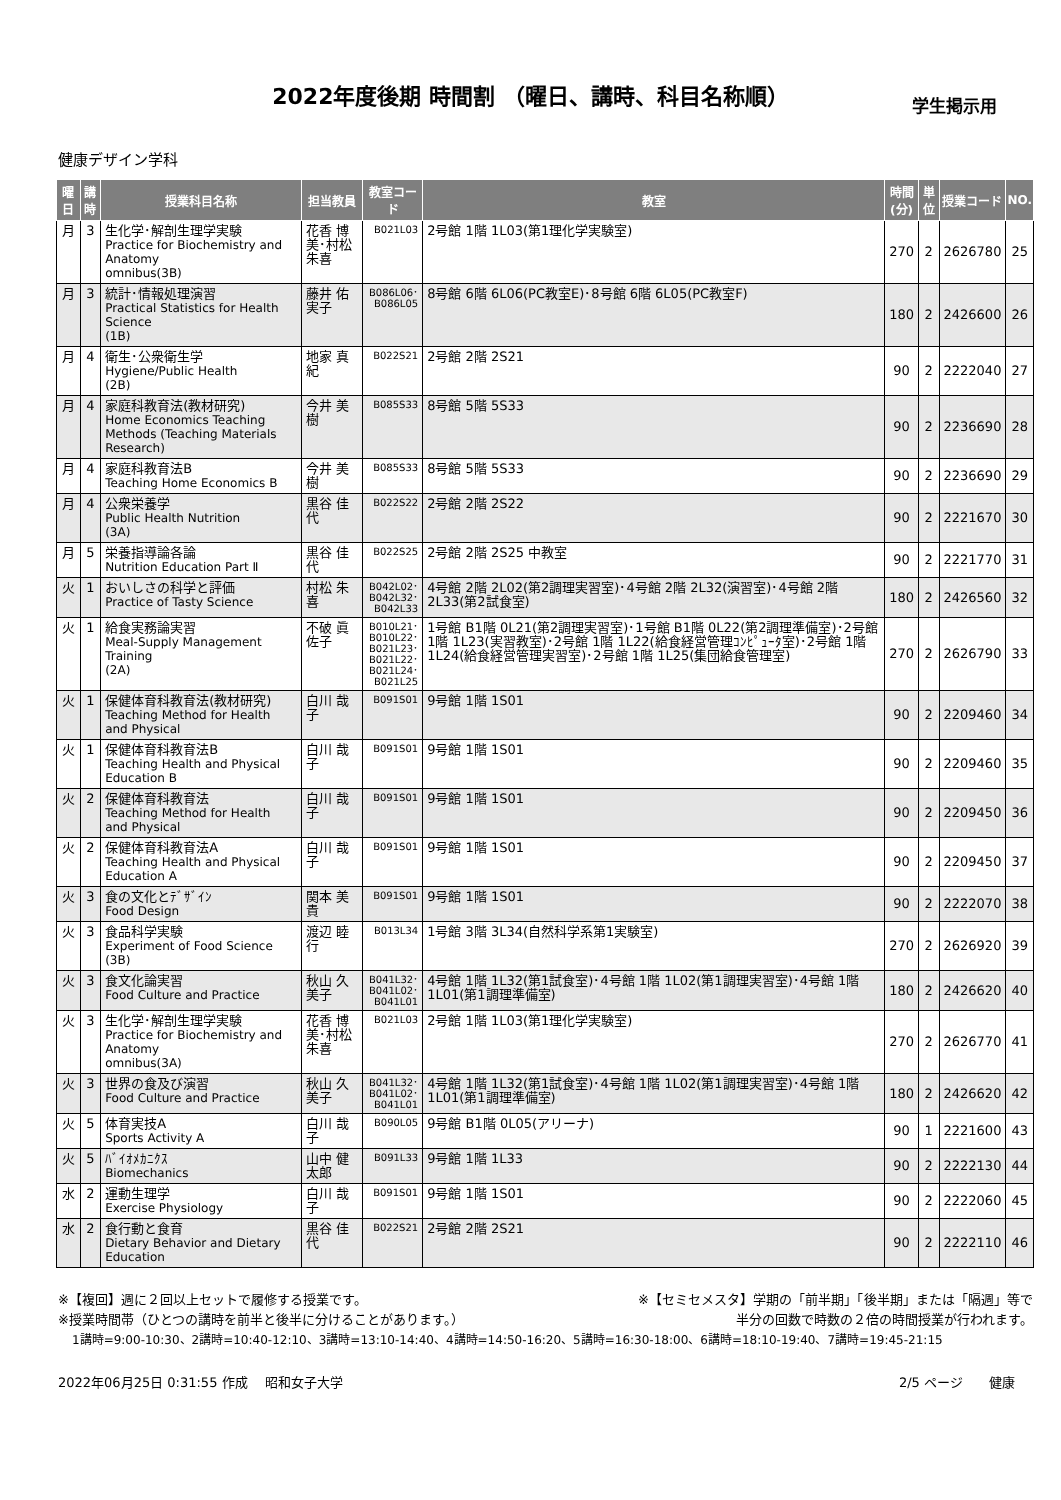2022年度後期 時間割 （曜日、講時、科目名称順）
学生掲示用
健康デザイン学科
| 曜日 | 講時 | 授業科目名称 | 担当教員 | 教室コード | 教室 | 時間 (分) | 単位 | 授業コード | NO. |
| --- | --- | --- | --- | --- | --- | --- | --- | --- | --- |
| 月 | 3 | 生化学･解剖生理学実験 Practice for Biochemistry and Anatomy omnibus(3B) | 花香 博美･村松 朱喜 | B021L03 | 2号館 1階 1L03(第1理化学実験室) | 270 | 2 | 2626780 | 25 |
| 月 | 3 | 統計･情報処理演習 Practical Statistics for Health Science (1B) | 藤井 佑実子 | B086L06･ B086L05 | 8号館 6階 6L06(PC教室E)･8号館 6階 6L05(PC教室F) | 180 | 2 | 2426600 | 26 |
| 月 | 4 | 衛生･公衆衛生学 Hygiene/Public Health (2B) | 地家 真紀 | B022S21 | 2号館 2階 2S21 | 90 | 2 | 2222040 | 27 |
| 月 | 4 | 家庭科教育法(教材研究) Home Economics Teaching Methods (Teaching Materials Research) | 今井 美樹 | B085S33 | 8号館 5階 5S33 | 90 | 2 | 2236690 | 28 |
| 月 | 4 | 家庭科教育法B Teaching Home Economics B | 今井 美樹 | B085S33 | 8号館 5階 5S33 | 90 | 2 | 2236690 | 29 |
| 月 | 4 | 公衆栄養学 Public Health Nutrition (3A) | 黒谷 佳代 | B022S22 | 2号館 2階 2S22 | 90 | 2 | 2221670 | 30 |
| 月 | 5 | 栄養指導論各論 Nutrition Education Part Ⅱ | 黒谷 佳代 | B022S25 | 2号館 2階 2S25 中教室 | 90 | 2 | 2221770 | 31 |
| 火 | 1 | おいしさの科学と評価 Practice of Tasty Science | 村松 朱喜 | B042L02･ B042L32･ B042L33 | 4号館 2階 2L02(第2調理実習室)･4号館 2階 2L32(演習室)･4号館 2階 2L33(第2試食室) | 180 | 2 | 2426560 | 32 |
| 火 | 1 | 給食実務論実習 Meal-Supply Management Training (2A) | 不破 眞佐子 | B010L21･ B010L22･ B021L23･ B021L22･ B021L24･ B021L25 | 1号館 B1階 0L21(第2調理実習室)･1号館 B1階 0L22(第2調理準備室)･2号館 1階 1L23(実習教室)･2号館 1階 1L22(給食経営管理ｺﾝﾋﾟｭｰﾀ室)･2号館 1階 1L24(給食経営管理実習室)･2号館 1階 1L25(集団給食管理室) | 270 | 2 | 2626790 | 33 |
| 火 | 1 | 保健体育科教育法(教材研究) Teaching Method for Health and Physical | 白川 哉子 | B091S01 | 9号館 1階 1S01 | 90 | 2 | 2209460 | 34 |
| 火 | 1 | 保健体育科教育法B Teaching Health and Physical Education B | 白川 哉子 | B091S01 | 9号館 1階 1S01 | 90 | 2 | 2209460 | 35 |
| 火 | 2 | 保健体育科教育法 Teaching Method for Health and Physical | 白川 哉子 | B091S01 | 9号館 1階 1S01 | 90 | 2 | 2209450 | 36 |
| 火 | 2 | 保健体育科教育法A Teaching Health and Physical Education A | 白川 哉子 | B091S01 | 9号館 1階 1S01 | 90 | 2 | 2209450 | 37 |
| 火 | 3 | 食の文化とﾃﾞｻﾞｲﾝ Food Design | 関本 美貴 | B091S01 | 9号館 1階 1S01 | 90 | 2 | 2222070 | 38 |
| 火 | 3 | 食品科学実験 Experiment of Food Science (3B) | 渡辺 睦行 | B013L34 | 1号館 3階 3L34(自然科学系第1実験室) | 270 | 2 | 2626920 | 39 |
| 火 | 3 | 食文化論実習 Food Culture and Practice | 秋山 久美子 | B041L32･ B041L02･ B041L01 | 4号館 1階 1L32(第1試食室)･4号館 1階 1L02(第1調理実習室)･4号館 1階 1L01(第1調理準備室) | 180 | 2 | 2426620 | 40 |
| 火 | 3 | 生化学･解剖生理学実験 Practice for Biochemistry and Anatomy omnibus(3A) | 花香 博美･村松 朱喜 | B021L03 | 2号館 1階 1L03(第1理化学実験室) | 270 | 2 | 2626770 | 41 |
| 火 | 3 | 世界の食及び演習 Food Culture and Practice | 秋山 久美子 | B041L32･ B041L02･ B041L01 | 4号館 1階 1L32(第1試食室)･4号館 1階 1L02(第1調理実習室)･4号館 1階 1L01(第1調理準備室) | 180 | 2 | 2426620 | 42 |
| 火 | 5 | 体育実技A Sports Activity A | 白川 哉子 | B090L05 | 9号館 B1階 0L05(アリーナ) | 90 | 1 | 2221600 | 43 |
| 火 | 5 | ﾊﾞｲｵﾒｶﾆｸｽ Biomechanics | 山中 健太郎 | B091L33 | 9号館 1階 1L33 | 90 | 2 | 2222130 | 44 |
| 水 | 2 | 運動生理学 Exercise Physiology | 白川 哉子 | B091S01 | 9号館 1階 1S01 | 90 | 2 | 2222060 | 45 |
| 水 | 2 | 食行動と食育 Dietary Behavior and Dietary Education | 黒谷 佳代 | B022S21 | 2号館 2階 2S21 | 90 | 2 | 2222110 | 46 |
※【複回】週に２回以上セットで履修する授業です。 ※【セミセメスタ】学期の「前半期」「後半期」または「隔週」等で
※授業時間帯（ひとつの講時を前半と後半に分けることがあります。） 半分の回数で時数の２倍の時間授業が行われます。
1講時=9:00-10:30、2講時=10:40-12:10、3講時=13:10-14:40、4講時=14:50-16:20、5講時=16:30-18:00、6講時=18:10-19:40、7講時=19:45-21:15
2022年06月25日 0:31:55 作成　 昭和女子大学 2/5 ページ　　健康